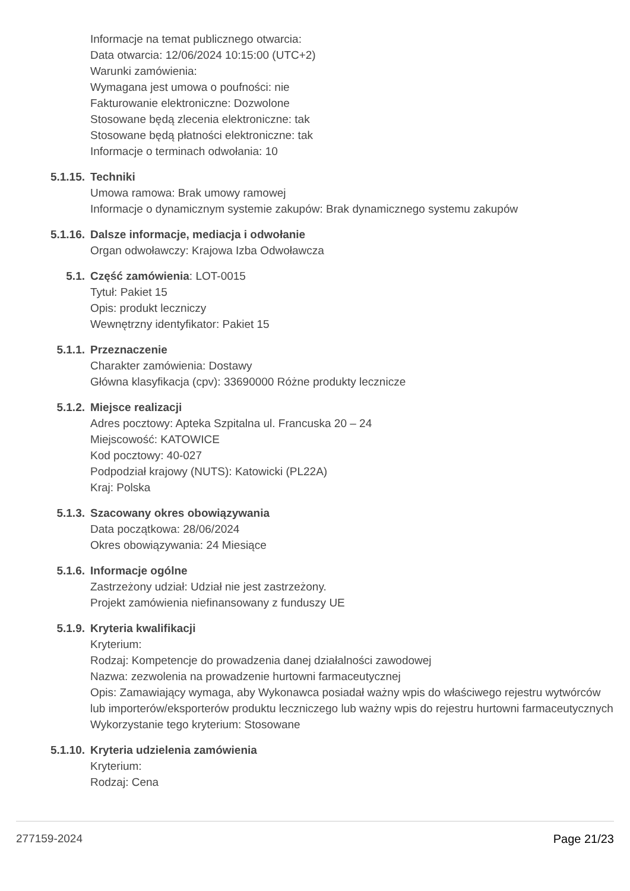Informacje na temat publicznego otwarcia:
Data otwarcia: 12/06/2024 10:15:00 (UTC+2)
Warunki zamówienia:
Wymagana jest umowa o poufności: nie
Fakturowanie elektroniczne: Dozwolone
Stosowane będą zlecenia elektroniczne: tak
Stosowane będą płatności elektroniczne: tak
Informacje o terminach odwołania: 10
5.1.15. Techniki
Umowa ramowa: Brak umowy ramowej
Informacje o dynamicznym systemie zakupów: Brak dynamicznego systemu zakupów
5.1.16. Dalsze informacje, mediacja i odwołanie
Organ odwoławczy: Krajowa Izba Odwoławcza
5.1. Część zamówienia: LOT-0015
Tytuł: Pakiet 15
Opis: produkt leczniczy
Wewnętrzny identyfikator: Pakiet 15
5.1.1. Przeznaczenie
Charakter zamówienia: Dostawy
Główna klasyfikacja (cpv): 33690000 Różne produkty lecznicze
5.1.2. Miejsce realizacji
Adres pocztowy: Apteka Szpitalna ul. Francuska 20 – 24
Miejscowość: KATOWICE
Kod pocztowy: 40-027
Podpodział krajowy (NUTS): Katowicki (PL22A)
Kraj: Polska
5.1.3. Szacowany okres obowiązywania
Data początkowa: 28/06/2024
Okres obowiązywania: 24 Miesiące
5.1.6. Informacje ogólne
Zastrzeżony udział: Udział nie jest zastrzeżony.
Projekt zamówienia niefinansowany z funduszy UE
5.1.9. Kryteria kwalifikacji
Kryterium:
Rodzaj: Kompetencje do prowadzenia danej działalności zawodowej
Nazwa: zezwolenia na prowadzenie hurtowni farmaceutycznej
Opis: Zamawiający wymaga, aby Wykonawca posiadał ważny wpis do właściwego rejestru wytwórców lub importerów/eksporterów produktu leczniczego lub ważny wpis do rejestru hurtowni farmaceutycznych
Wykorzystanie tego kryterium: Stosowane
5.1.10. Kryteria udzielenia zamówienia
Kryterium:
Rodzaj: Cena
277159-2024 Page 21/23